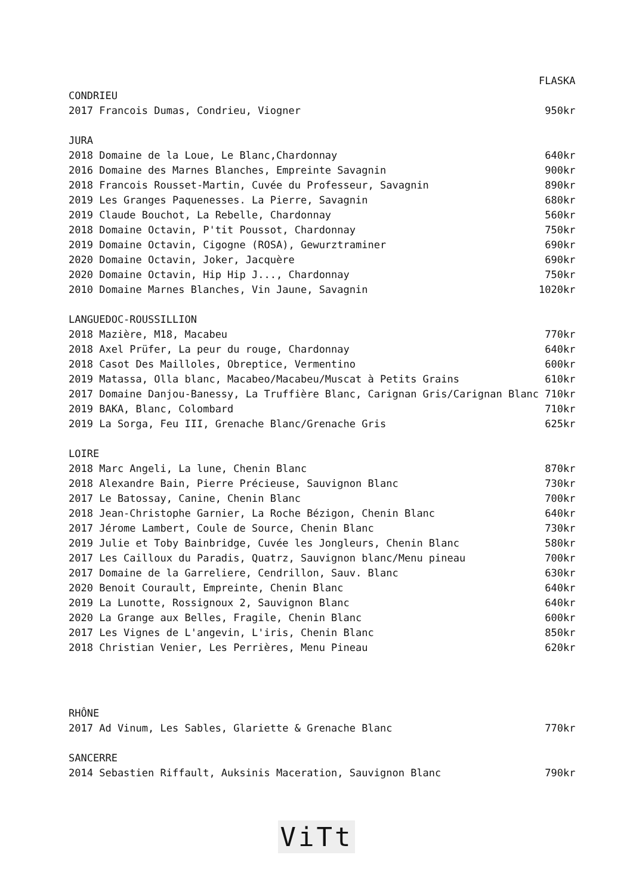| | FLASKA |
| --- | --- |
| CONDRIEU | |
| 2017 Francois Dumas, Condrieu, Viogner | 950kr |
| JURA | |
| 2018 Domaine de la Loue, Le Blanc,Chardonnay | 640kr |
| 2016 Domaine des Marnes Blanches, Empreinte Savagnin | 900kr |
| 2018 Francois Rousset-Martin, Cuvée du Professeur, Savagnin | 890kr |
| 2019 Les Granges Paquenesses. La Pierre, Savagnin | 680kr |
| 2019 Claude Bouchot, La Rebelle, Chardonnay | 560kr |
| 2018 Domaine Octavin, P'tit Poussot, Chardonnay | 750kr |
| 2019 Domaine Octavin, Cigogne (ROSA), Gewurztraminer | 690kr |
| 2020 Domaine Octavin, Joker, Jacquère | 690kr |
| 2020 Domaine Octavin, Hip Hip J..., Chardonnay | 750kr |
| 2010 Domaine Marnes Blanches, Vin Jaune, Savagnin | 1020kr |
| LANGUEDOC-ROUSSILLION | |
| 2018 Mazière, M18, Macabeu | 770kr |
| 2018 Axel Prüfer, La peur du rouge, Chardonnay | 640kr |
| 2018 Casot Des Mailloles, Obreptice, Vermentino | 600kr |
| 2019 Matassa, Olla blanc, Macabeo/Macabeu/Muscat à Petits Grains | 610kr |
| 2017 Domaine Danjou-Banessy, La Truffière Blanc, Carignan Gris/Carignan Blanc | 710kr |
| 2019 BAKA, Blanc, Colombard | 710kr |
| 2019 La Sorga, Feu III, Grenache Blanc/Grenache Gris | 625kr |
| LOIRE | |
| 2018 Marc Angeli, La lune, Chenin Blanc | 870kr |
| 2018 Alexandre Bain, Pierre Précieuse, Sauvignon Blanc | 730kr |
| 2017 Le Batossay, Canine, Chenin Blanc | 700kr |
| 2018 Jean-Christophe Garnier, La Roche Bézigon, Chenin Blanc | 640kr |
| 2017 Jérome Lambert, Coule de Source, Chenin Blanc | 730kr |
| 2019 Julie et Toby Bainbridge, Cuvée les Jongleurs, Chenin Blanc | 580kr |
| 2017 Les Cailloux du Paradis, Quatrz, Sauvignon blanc/Menu pineau | 700kr |
| 2017 Domaine de la Garreliere, Cendrillon, Sauv. Blanc | 630kr |
| 2020 Benoit Courault, Empreinte, Chenin Blanc | 640kr |
| 2019 La Lunotte, Rossignoux 2, Sauvignon Blanc | 640kr |
| 2020 La Grange aux Belles, Fragile, Chenin Blanc | 600kr |
| 2017 Les Vignes de L'angevin, L'iris, Chenin Blanc | 850kr |
| 2018 Christian Venier, Les Perrières, Menu Pineau | 620kr |
| RHÔNE | |
| 2017 Ad Vinum, Les Sables, Glariette & Grenache Blanc | 770kr |
| SANCERRE | |
| 2014 Sebastien Riffault, Auksinis Maceration, Sauvignon Blanc | 790kr |
ViTt